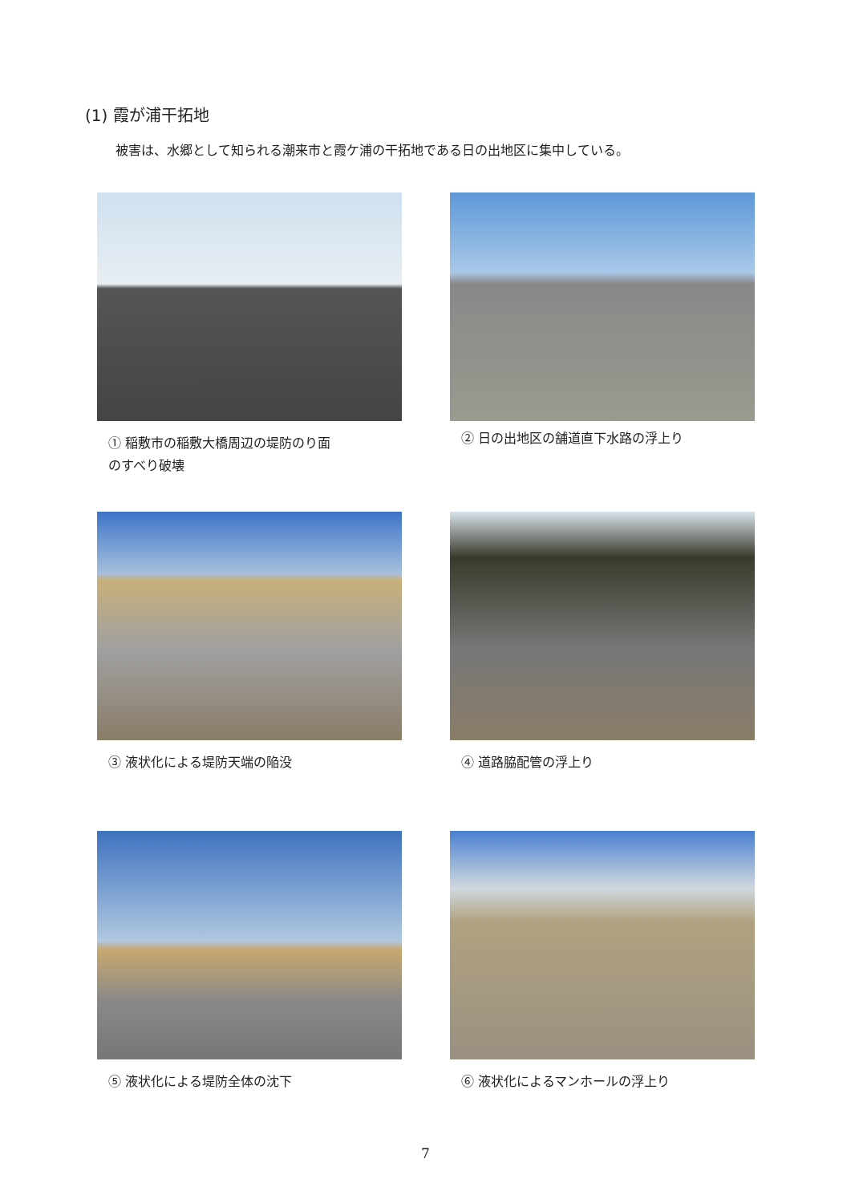(1) 霞が浦干拓地
被害は、水郷として知られる潮来市と霞ケ浦の干拓地である日の出地区に集中している。
① 稲敷市の稲敷大橋周辺の堤防のり面
のすべり破壊
② 日の出地区の舗道直下水路の浮上り
③ 液状化による堤防天端の陥没
④ 道路脇配管の浮上り
⑤ 液状化による堤防全体の沈下
⑥ 液状化によるマンホールの浮上り
7